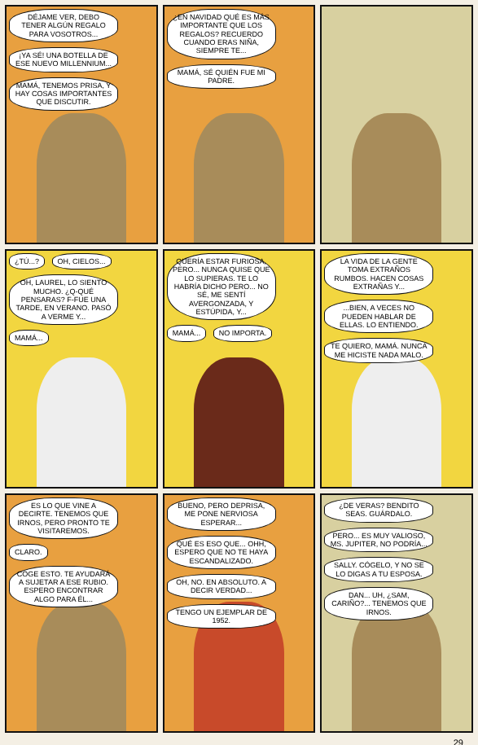DÉJAME VER, DEBO TENER ALGÚN REGALO PARA VOSOTROS... ¡YA SÉ! UNA BOTELLA DE ESE NUEVO MILLENNIUM... MAMÁ, TENEMOS PRISA, Y HAY COSAS IMPORTANTES QUE DISCUTIR.
¿EN NAVIDAD QUÉ ES MÁS IMPORTANTE QUE LOS REGALOS? RECUERDO CUANDO ERAS NIÑA, SIEMPRE TE... MAMÁ, SÉ QUIÉN FUE MI PADRE.
¿TÚ...? OH, CIELOS... OH, LAUREL, LO SIENTO MUCHO. ¿Q-QUÉ PENSARAS? F-FUE UNA TARDE, EN VERANO. PASÓ A VERME Y... MAMÁ...
QUERÍA ESTAR FURIOSA, PERO... NUNCA QUISE QUE LO SUPIERAS. TE LO HABRÍA DICHO PERO... NO SÉ, ME SENTÍ AVERGONZADA, Y ESTÚPIDA, Y... MAMÁ... NO IMPORTA.
LA VIDA DE LA GENTE TOMA EXTRAÑOS RUMBOS. HACEN COSAS EXTRAÑAS Y... ...BIEN, A VECES NO PUEDEN HABLAR DE ELLAS. LO ENTIENDO. TE QUIERO, MAMÁ. NUNCA ME HICISTE NADA MALO.
ES LO QUE VINE A DECIRTE. TENEMOS QUE IRNOS, PERO PRONTO TE VISITAREMOS. CLARO. COGE ESTO. TE AYUDARÁ A SUJETAR A ESE RUBIO. ESPERO ENCONTRAR ALGO PARA ÉL...
BUENO, PERO DEPRISA, ME PONE NERVIOSA ESPERAR... QUÉ ES ESO QUE... OHH, ESPERO QUE NO TE HAYA ESCANDALIZADO. OH, NO. EN ABSOLUTO. A DECIR VERDAD... TENGO UN EJEMPLAR DE 1952.
¿DE VERAS? BENDITO SEAS. GUÁRDALO. PERO... ES MUY VALIOSO, MS. JUPITER, NO PODRÍA... SALLY. CÓGELO, Y NO SE LO DIGAS A TU ESPOSA. DAN... UH, ¿SAM, CARIÑO?... TENEMOS QUE IRNOS.
29